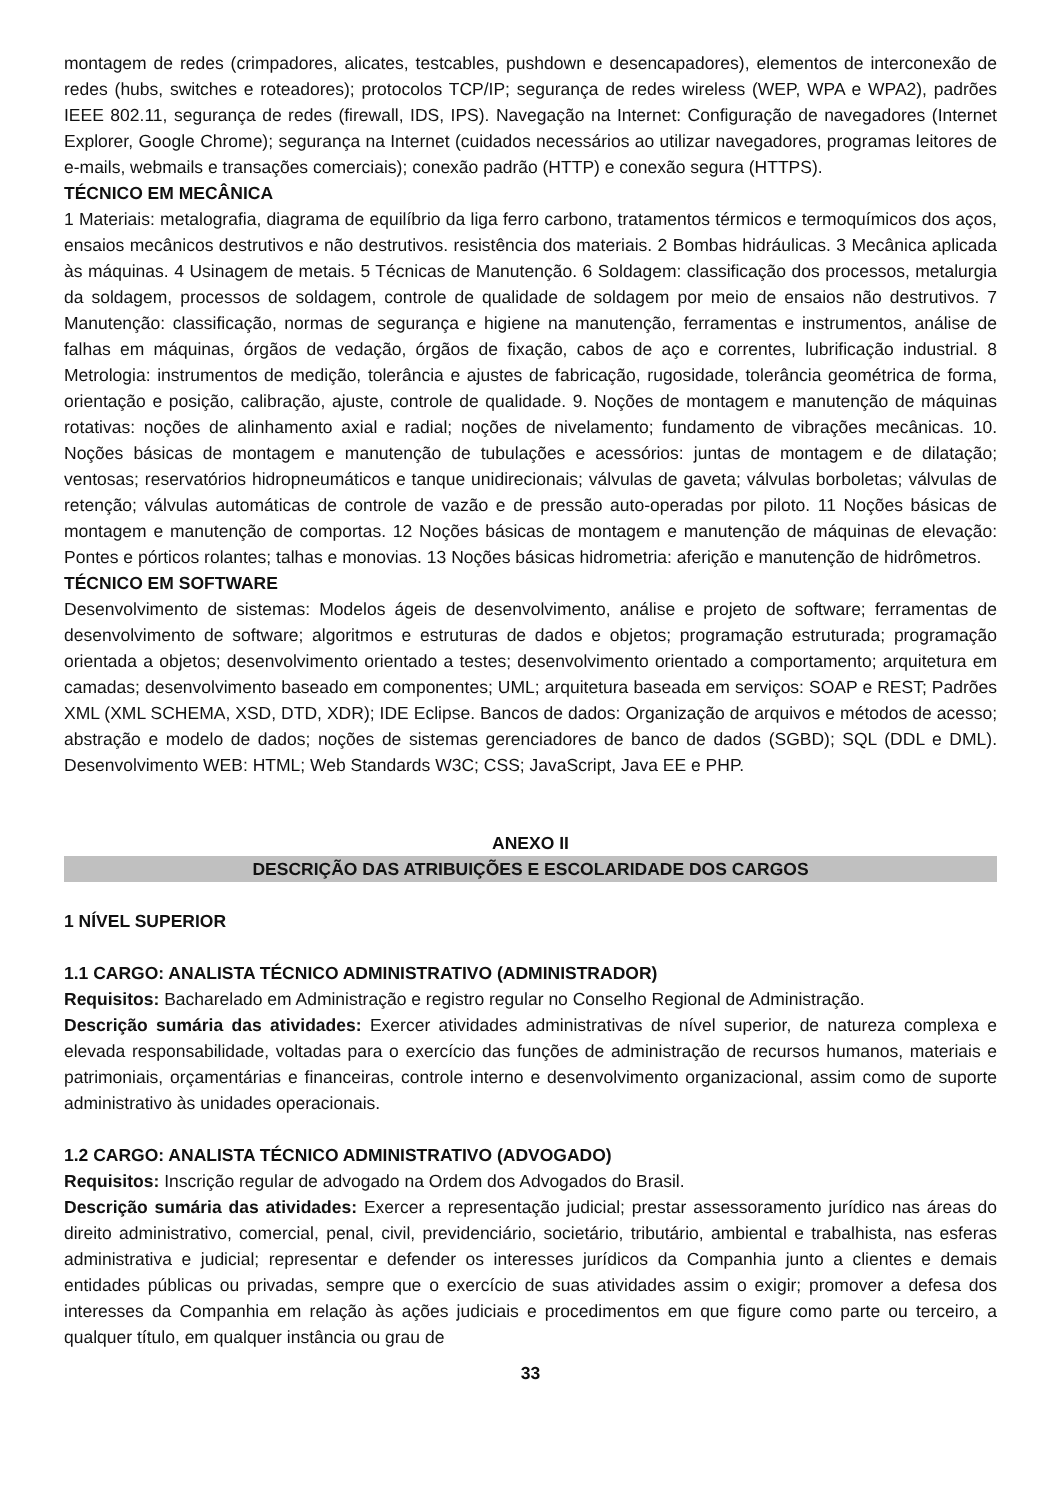montagem de redes (crimpadores, alicates, testcables, pushdown e desencapadores), elementos de interconexão de redes (hubs, switches e roteadores); protocolos TCP/IP; segurança de redes wireless (WEP, WPA e WPA2), padrões IEEE 802.11, segurança de redes (firewall, IDS, IPS). Navegação na Internet: Configuração de navegadores (Internet Explorer, Google Chrome); segurança na Internet (cuidados necessários ao utilizar navegadores, programas leitores de e-mails, webmails e transações comerciais); conexão padrão (HTTP) e conexão segura (HTTPS).
TÉCNICO EM MECÂNICA
1 Materiais: metalografia, diagrama de equilíbrio da liga ferro carbono, tratamentos térmicos e termoquímicos dos aços, ensaios mecânicos destrutivos e não destrutivos. resistência dos materiais. 2 Bombas hidráulicas. 3 Mecânica aplicada às máquinas. 4 Usinagem de metais. 5 Técnicas de Manutenção. 6 Soldagem: classificação dos processos, metalurgia da soldagem, processos de soldagem, controle de qualidade de soldagem por meio de ensaios não destrutivos. 7 Manutenção: classificação, normas de segurança e higiene na manutenção, ferramentas e instrumentos, análise de falhas em máquinas, órgãos de vedação, órgãos de fixação, cabos de aço e correntes, lubrificação industrial. 8 Metrologia: instrumentos de medição, tolerância e ajustes de fabricação, rugosidade, tolerância geométrica de forma, orientação e posição, calibração, ajuste, controle de qualidade. 9. Noções de montagem e manutenção de máquinas rotativas: noções de alinhamento axial e radial; noções de nivelamento; fundamento de vibrações mecânicas. 10. Noções básicas de montagem e manutenção de tubulações e acessórios: juntas de montagem e de dilatação; ventosas; reservatórios hidropneumáticos e tanque unidirecionais; válvulas de gaveta; válvulas borboletas; válvulas de retenção; válvulas automáticas de controle de vazão e de pressão auto-operadas por piloto. 11 Noções básicas de montagem e manutenção de comportas. 12 Noções básicas de montagem e manutenção de máquinas de elevação: Pontes e pórticos rolantes; talhas e monovias. 13 Noções básicas hidrometria: aferição e manutenção de hidrômetros.
TÉCNICO EM SOFTWARE
Desenvolvimento de sistemas: Modelos ágeis de desenvolvimento, análise e projeto de software; ferramentas de desenvolvimento de software; algoritmos e estruturas de dados e objetos; programação estruturada; programação orientada a objetos; desenvolvimento orientado a testes; desenvolvimento orientado a comportamento; arquitetura em camadas; desenvolvimento baseado em componentes; UML; arquitetura baseada em serviços: SOAP e REST; Padrões XML (XML SCHEMA, XSD, DTD, XDR); IDE Eclipse. Bancos de dados: Organização de arquivos e métodos de acesso; abstração e modelo de dados; noções de sistemas gerenciadores de banco de dados (SGBD); SQL (DDL e DML). Desenvolvimento WEB: HTML; Web Standards W3C; CSS; JavaScript, Java EE e PHP.
ANEXO II
DESCRIÇÃO DAS ATRIBUIÇÕES E ESCOLARIDADE DOS CARGOS
1 NÍVEL SUPERIOR
1.1 CARGO: ANALISTA TÉCNICO ADMINISTRATIVO (ADMINISTRADOR)
Requisitos: Bacharelado em Administração e registro regular no Conselho Regional de Administração.
Descrição sumária das atividades: Exercer atividades administrativas de nível superior, de natureza complexa e elevada responsabilidade, voltadas para o exercício das funções de administração de recursos humanos, materiais e patrimoniais, orçamentárias e financeiras, controle interno e desenvolvimento organizacional, assim como de suporte administrativo às unidades operacionais.
1.2 CARGO: ANALISTA TÉCNICO ADMINISTRATIVO (ADVOGADO)
Requisitos: Inscrição regular de advogado na Ordem dos Advogados do Brasil.
Descrição sumária das atividades: Exercer a representação judicial; prestar assessoramento jurídico nas áreas do direito administrativo, comercial, penal, civil, previdenciário, societário, tributário, ambiental e trabalhista, nas esferas administrativa e judicial; representar e defender os interesses jurídicos da Companhia junto a clientes e demais entidades públicas ou privadas, sempre que o exercício de suas atividades assim o exigir; promover a defesa dos interesses da Companhia em relação às ações judiciais e procedimentos em que figure como parte ou terceiro, a qualquer título, em qualquer instância ou grau de
33